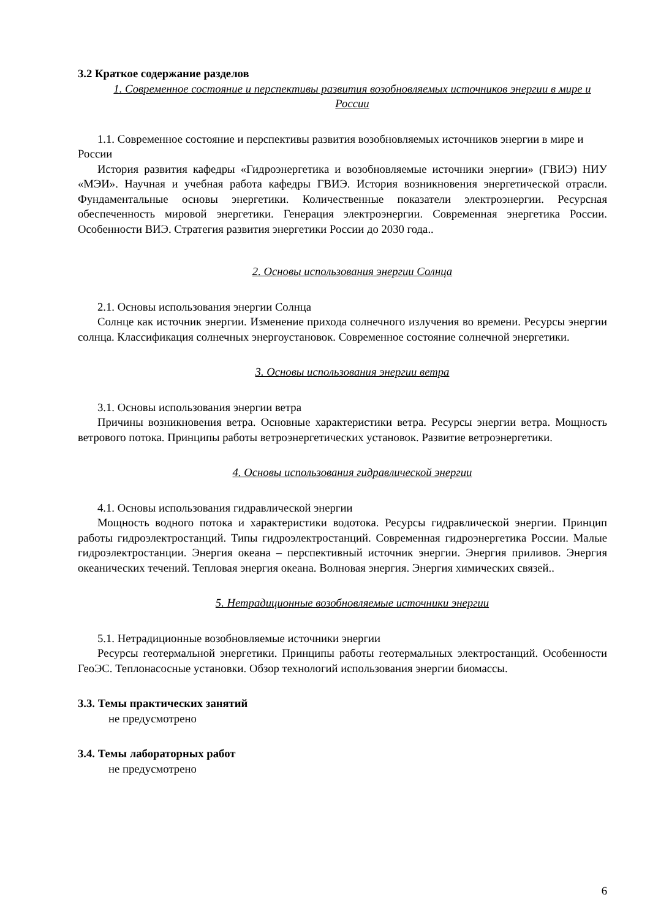3.2 Краткое содержание разделов
1. Современное состояние и перспективы развития возобновляемых источников энергии в мире и России
1.1. Современное состояние и перспективы развития возобновляемых источников энергии в мире и России
История развития кафедры «Гидроэнергетика и возобновляемые источники энергии» (ГВИЭ) НИУ «МЭИ». Научная и учебная работа кафедры ГВИЭ. История возникновения энергетической отрасли. Фундаментальные основы энергетики. Количественные показатели электроэнергии. Ресурсная обеспеченность мировой энергетики. Генерация электроэнергии. Современная энергетика России. Особенности ВИЭ. Стратегия развития энергетики России до 2030 года..
2. Основы использования энергии Солнца
2.1. Основы использования энергии Солнца
Солнце как источник энергии. Изменение прихода солнечного излучения во времени. Ресурсы энергии солнца. Классификация солнечных энергоустановок. Современное состояние солнечной энергетики.
3. Основы использования энергии ветра
3.1. Основы использования энергии ветра
Причины возникновения ветра. Основные характеристики ветра. Ресурсы энергии ветра. Мощность ветрового потока. Принципы работы ветроэнергетических установок. Развитие ветроэнергетики.
4. Основы использования гидравлической энергии
4.1. Основы использования гидравлической энергии
Мощность водного потока и характеристики водотока. Ресурсы гидравлической энергии. Принцип работы гидроэлектростанций. Типы гидроэлектростанций. Современная гидроэнергетика России. Малые гидроэлектростанции. Энергия океана – перспективный источник энергии. Энергия приливов. Энергия океанических течений. Тепловая энергия океана. Волновая энергия. Энергия химических связей..
5. Нетрадиционные возобновляемые источники энергии
5.1. Нетрадиционные возобновляемые источники энергии
Ресурсы геотермальной энергетики. Принципы работы геотермальных электростанций. Особенности ГеоЭС. Теплонасосные установки. Обзор технологий использования энергии биомассы.
3.3. Темы практических занятий
не предусмотрено
3.4. Темы лабораторных работ
не предусмотрено
6